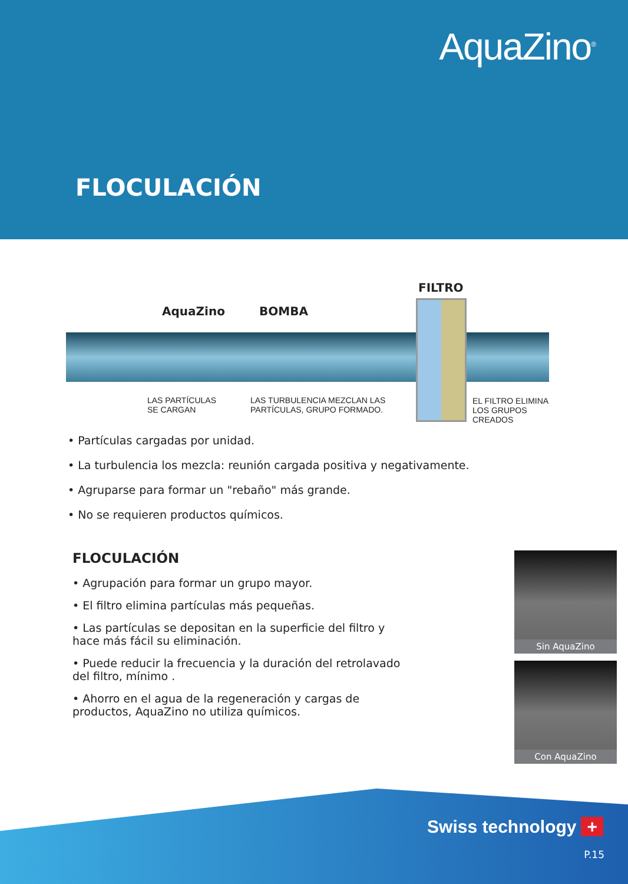AquaZino<sup>®</sup>
FLOCULACIÓN
FILTRO
AquaZino BOMBA
LAS PARTÍCULAS
SE CARGAN
LAS TURBULENCIA MEZCLAN LAS
PARTÍCULAS, GRUPO FORMADO.
EL FILTRO ELIMINA
LOS GRUPOS
CREADOS
• Partículas cargadas por unidad.
• La turbulencia los mezcla: reunión cargada positiva y negativamente.
• Agruparse para formar un "rebaño" más grande.
• No se requieren productos químicos.
FLOCULACIÓN
• Agrupación para formar un grupo mayor.
• El filtro elimina partículas más pequeñas.
• Las partículas se depositan en la superficie del filtro y hace más fácil su eliminación.
• Puede reducir la frecuencia y la duración del retrolavado del filtro, mínimo .
• Ahorro en el agua de la regeneración y cargas de productos, AquaZino no utiliza químicos.
Sin AquaZino
Con AquaZino
Swiss technology +
P.15